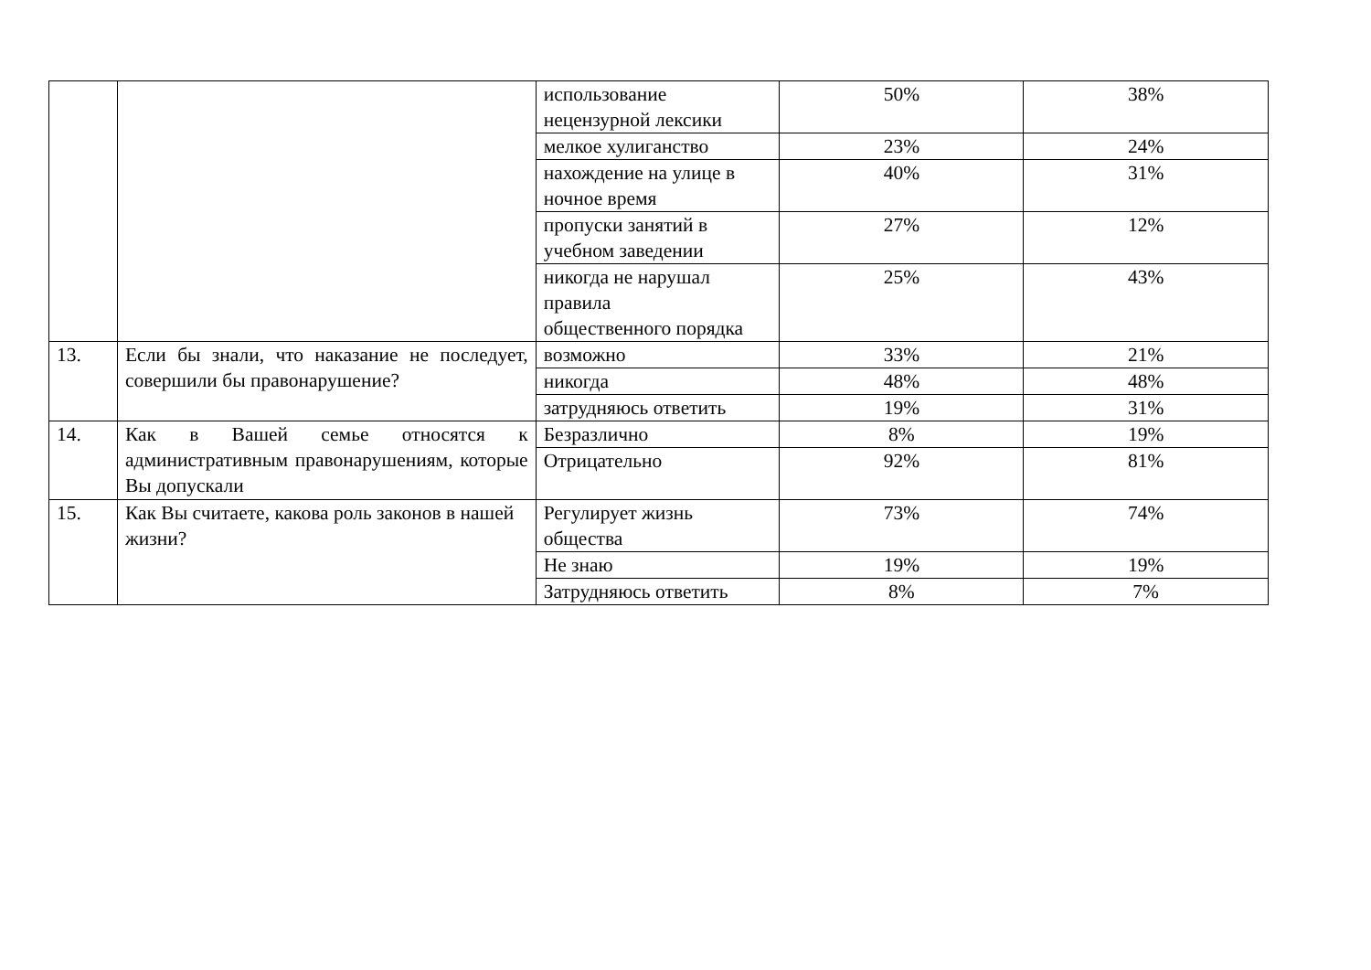| | | использование нецензурной лексики | 50% | 38% |
| | | мелкое хулиганство | 23% | 24% |
| | | нахождение на улице в ночное время | 40% | 31% |
| | | пропуски занятий в учебном заведении | 27% | 12% |
| | | никогда не нарушал правила общественного порядка | 25% | 43% |
| 13. | Если бы знали, что наказание не последует, совершили бы правонарушение? | возможно | 33% | 21% |
| | | никогда | 48% | 48% |
| | | затрудняюсь ответить | 19% | 31% |
| 14. | Как в Вашей семье относятся к административным правонарушениям, которые Вы допускали | Безразлично | 8% | 19% |
| | | Отрицательно | 92% | 81% |
| 15. | Как Вы считаете, какова роль законов в нашей жизни? | Регулирует жизнь общества | 73% | 74% |
| | | Не знаю | 19% | 19% |
| | | Затрудняюсь ответить | 8% | 7% |